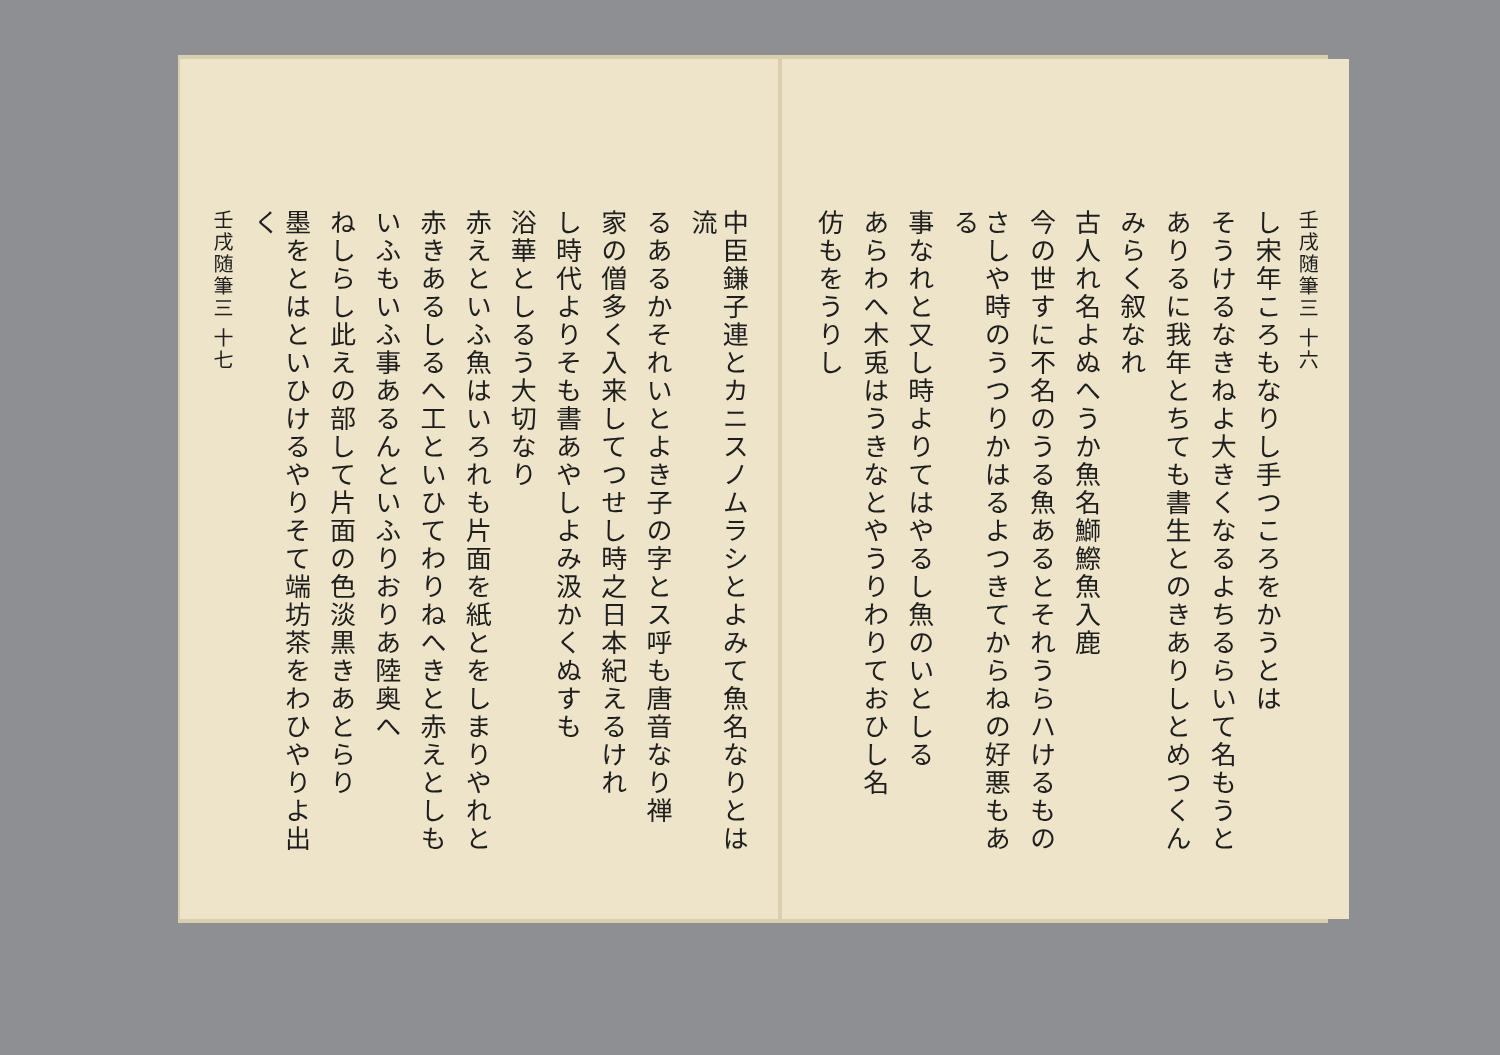中臣鎌子連とカニスノムラシとよみて魚名なりとは流
るあるかそれいとよき子の字とス呼も唐音なり禅
家の僧多く入来してつせし時之日本紀えるけれ
し時代よりそも書あやしよみ汲かくぬすも
浴華としるう大切なり
赤えといふ魚はいろれも片面を紙とをしまりやれと
赤きあるしるへ工といひてわりねへきと赤えとしも
いふもいふ事あるんといふりおりあ陸奥へ
ねしらし此えの部して片面の色淡黒きあとらり
墨をとはといひけるやりそて端坊茶をわひやりよ出く
壬戌随筆三 十七
壬戌随筆三 十六
し宋年ころもなりし手つころをかうとは
そうけるなきねよ大きくなるよちるらいて名もうと
ありるに我年とちても書生とのきありしとめつくん
みらく叙なれ
古人れ名よぬへうか魚名鰤鰶魚入鹿
今の世すに不名のうる魚あるとそれうらハけるもの
さしや時のうつりかはるよつきてからねの好悪もある
事なれと又し時よりてはやるし魚のいとしる
あらわへ木兎はうきなとやうりわりておひし名
仿もをうりし